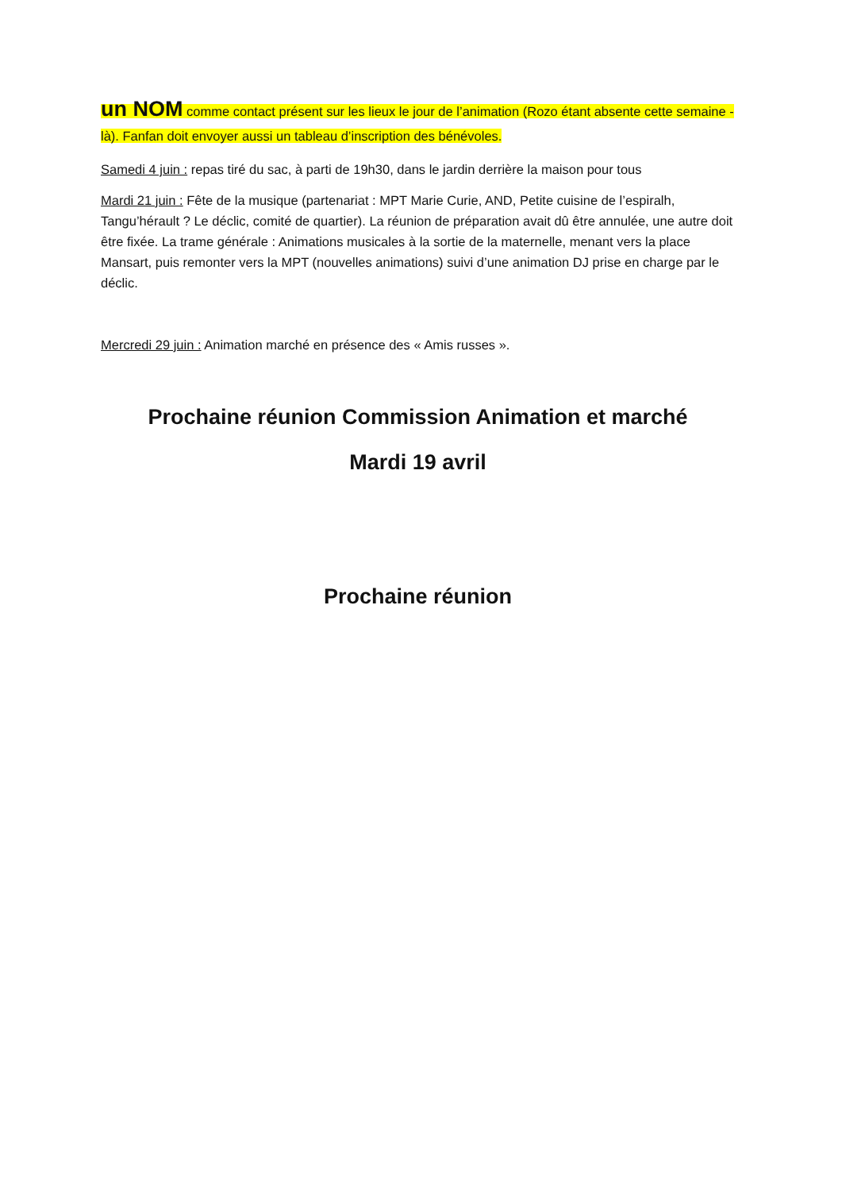un NOM comme contact présent sur les lieux le jour de l’animation (Rozo étant absente cette semaine -là). Fanfan doit envoyer aussi un tableau d’inscription des bénévoles.
Samedi 4 juin : repas tiré du sac, à parti de 19h30, dans le jardin derrière la maison pour tous
Mardi 21 juin : Fête de la musique (partenariat : MPT Marie Curie, AND, Petite cuisine de l’espiralh, Tangu’hérault ? Le déclic, comité de quartier). La réunion de préparation avait dû être annulée, une autre doit être fixée. La trame générale : Animations musicales à la sortie de la maternelle, menant vers la place Mansart, puis remonter vers la MPT (nouvelles animations) suivi d’une animation DJ prise en charge par le déclic.
Mercredi 29 juin : Animation marché en présence des « Amis russes ».
Prochaine réunion Commission Animation et marché
Mardi 19 avril
Prochaine réunion